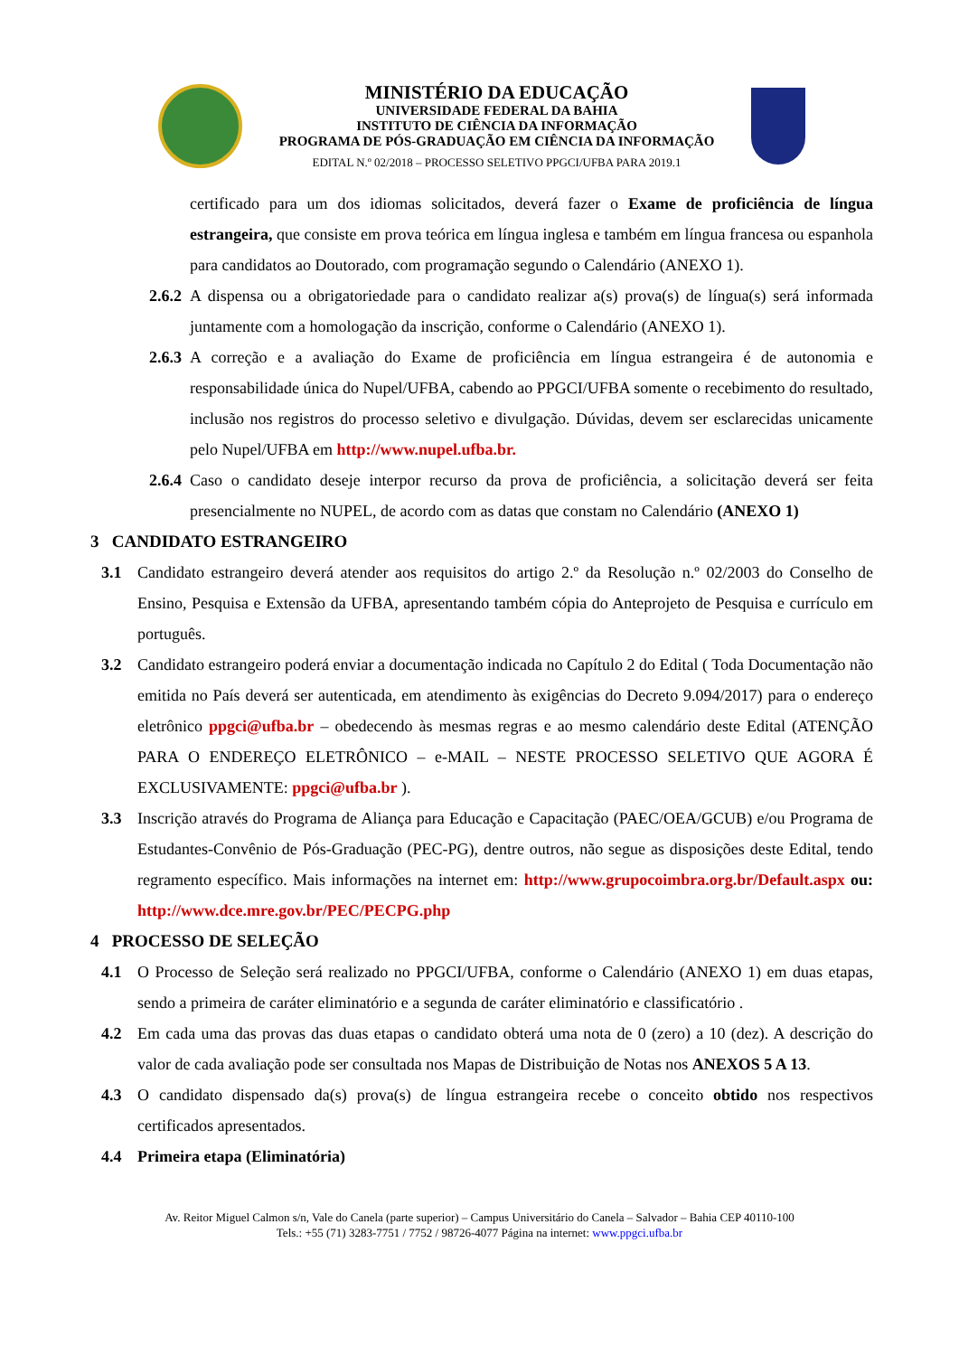MINISTÉRIO DA EDUCAÇÃO
UNIVERSIDADE FEDERAL DA BAHIA
INSTITUTO DE CIÊNCIA DA INFORMAÇÃO
PROGRAMA DE PÓS-GRADUAÇÃO EM CIÊNCIA DA INFORMAÇÃO
EDITAL N.º 02/2018 – PROCESSO SELETIVO PPGCI/UFBA PARA 2019.1
certificado para um dos idiomas solicitados, deverá fazer o Exame de proficiência de língua estrangeira, que consiste em prova teórica em língua inglesa e também em língua francesa ou espanhola para candidatos ao Doutorado, com programação segundo o Calendário (ANEXO 1).
2.6.2
A dispensa ou a obrigatoriedade para o candidato realizar a(s) prova(s) de língua(s) será informada juntamente com a homologação da inscrição, conforme o Calendário (ANEXO 1).
2.6.3
A correção e a avaliação do Exame de proficiência em língua estrangeira é de autonomia e responsabilidade única do Nupel/UFBA, cabendo ao PPGCI/UFBA somente o recebimento do resultado, inclusão nos registros do processo seletivo e divulgação. Dúvidas, devem ser esclarecidas unicamente pelo Nupel/UFBA em http://www.nupel.ufba.br.
2.6.4
Caso o candidato deseje interpor recurso da prova de proficiência, a solicitação deverá ser feita presencialmente no NUPEL, de acordo com as datas que constam no Calendário (ANEXO 1)
3 CANDIDATO ESTRANGEIRO
3.1 Candidato estrangeiro deverá atender aos requisitos do artigo 2.º da Resolução n.º 02/2003 do Conselho de Ensino, Pesquisa e Extensão da UFBA, apresentando também cópia do Anteprojeto de Pesquisa e currículo em português.
3.2 Candidato estrangeiro poderá enviar a documentação indicada no Capítulo 2 do Edital ( Toda Documentação não emitida no País deverá ser autenticada, em atendimento às exigências do Decreto 9.094/2017) para o endereço eletrônico ppgci@ufba.br – obedecendo às mesmas regras e ao mesmo calendário deste Edital (ATENÇÃO PARA O ENDEREÇO ELETRÔNICO – e-MAIL – NESTE PROCESSO SELETIVO QUE AGORA É EXCLUSIVAMENTE: ppgci@ufba.br ).
3.3 Inscrição através do Programa de Aliança para Educação e Capacitação (PAEC/OEA/GCUB) e/ou Programa de Estudantes-Convênio de Pós-Graduação (PEC-PG), dentre outros, não segue as disposições deste Edital, tendo regramento específico. Mais informações na internet em: http://www.grupocoimbra.org.br/Default.aspx ou: http://www.dce.mre.gov.br/PEC/PECPG.php
4 PROCESSO DE SELEÇÃO
4.1 O Processo de Seleção será realizado no PPGCI/UFBA, conforme o Calendário (ANEXO 1) em duas etapas, sendo a primeira de caráter eliminatório e a segunda de caráter eliminatório e classificatório .
4.2 Em cada uma das provas das duas etapas o candidato obterá uma nota de 0 (zero) a 10 (dez). A descrição do valor de cada avaliação pode ser consultada nos Mapas de Distribuição de Notas nos ANEXOS 5 A 13.
4.3 O candidato dispensado da(s) prova(s) de língua estrangeira recebe o conceito obtido nos respectivos certificados apresentados.
4.4 Primeira etapa (Eliminatória)
Av. Reitor Miguel Calmon s/n, Vale do Canela (parte superior) – Campus Universitário do Canela – Salvador – Bahia CEP 40110-100
Tels.: +55 (71) 3283-7751 / 7752 / 98726-4077 Página na internet: www.ppgci.ufba.br